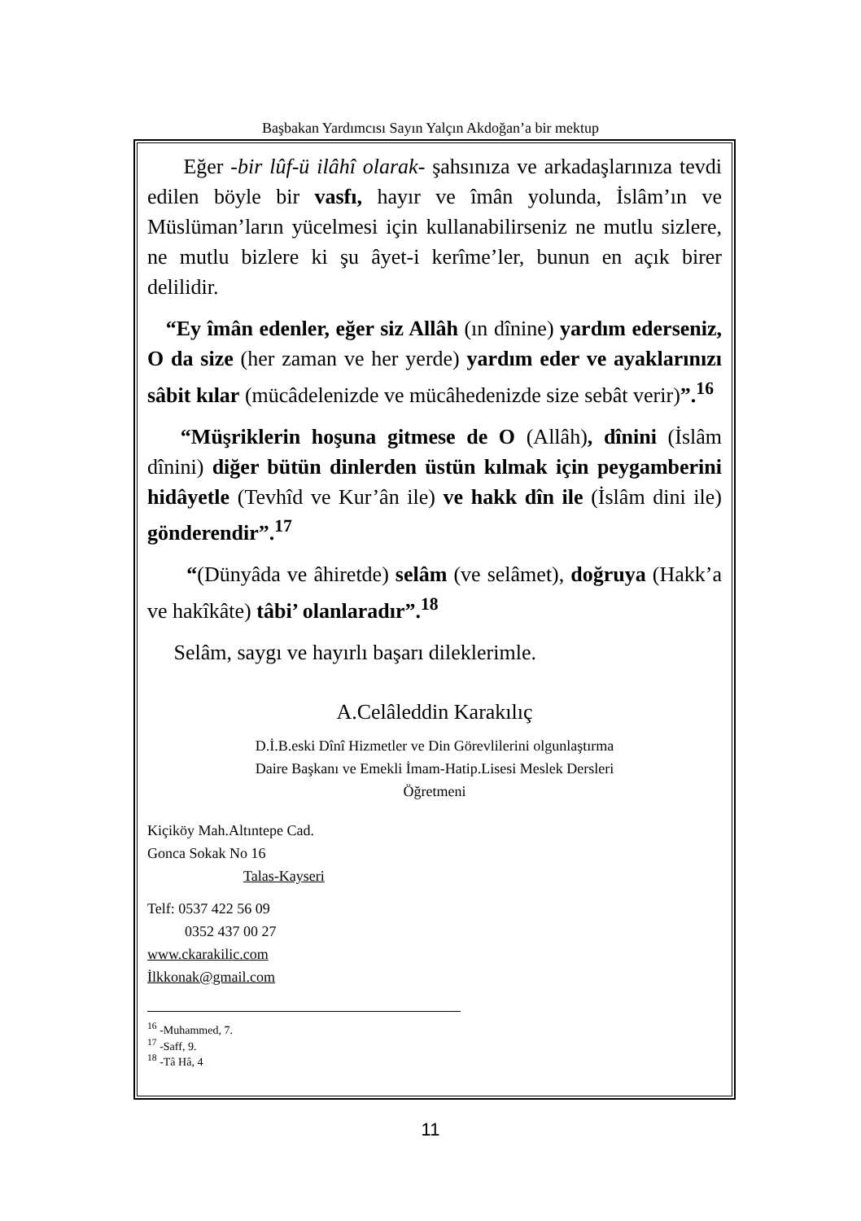Başbakan Yardımcısı Sayın Yalçın Akdoğan’a bir mektup
Eğer -bir lûf-ü ilâhî olarak- şahsınıza ve arkadaşlarınıza tevdi edilen böyle bir vasfı, hayır ve îmân yolunda, İslâm’ın ve Müslüman’ların yücelmesi için kullanabilirseniz ne mutlu sizlere, ne mutlu bizlere ki şu âyet-i kerîme’ler, bunun en açık birer delilidir.
“Ey îmân edenler, eğer siz Allâh (ın dînine) yardım ederseniz, O da size (her zaman ve her yerde) yardım eder ve ayaklarınızı sâbit kılar (mücâdelenizde ve mücâhedenizde size sebât verir)”.<sup>16</sup>
“Müşriklerin hoşuna gitmese de O (Allâh), dînini (İslâm dînini) diğer bütün dinlerden üstün kılmak için peygamberini hidâyetle (Tevhîd ve Kur’ân ile) ve hakk dîn ile (İslâm dini ile) gönderendir”.<sup>17</sup>
“(Dünyâda ve âhiretde) selâm (ve selâmet), doğruya (Hakk’a ve hakîkâte) tâbi’ olanlaradır”.<sup>18</sup>
Selâm, saygı ve hayırlı başarı dileklerimle.
A.Celâleddin Karakılıç
D.İ.B.eski Dînî Hizmetler ve Din Görevlilerini olgunlaştırma
Daire Başkanı ve Emekli İmam-Hatip.Lisesi Meslek Dersleri
Öğretmeni
Kiçiköy Mah.Altıntepe Cad.
Gonca Sokak No 16
Talas-Kayseri
Telf: 0537 422 56 09
0352 437 00 27
www.ckarakilic.com
İlkkonak@gmail.com
<sup>16</sup> -Muhammed, 7.
<sup>17</sup> -Saff, 9.
<sup>18</sup> -Tâ Hâ, 4
11